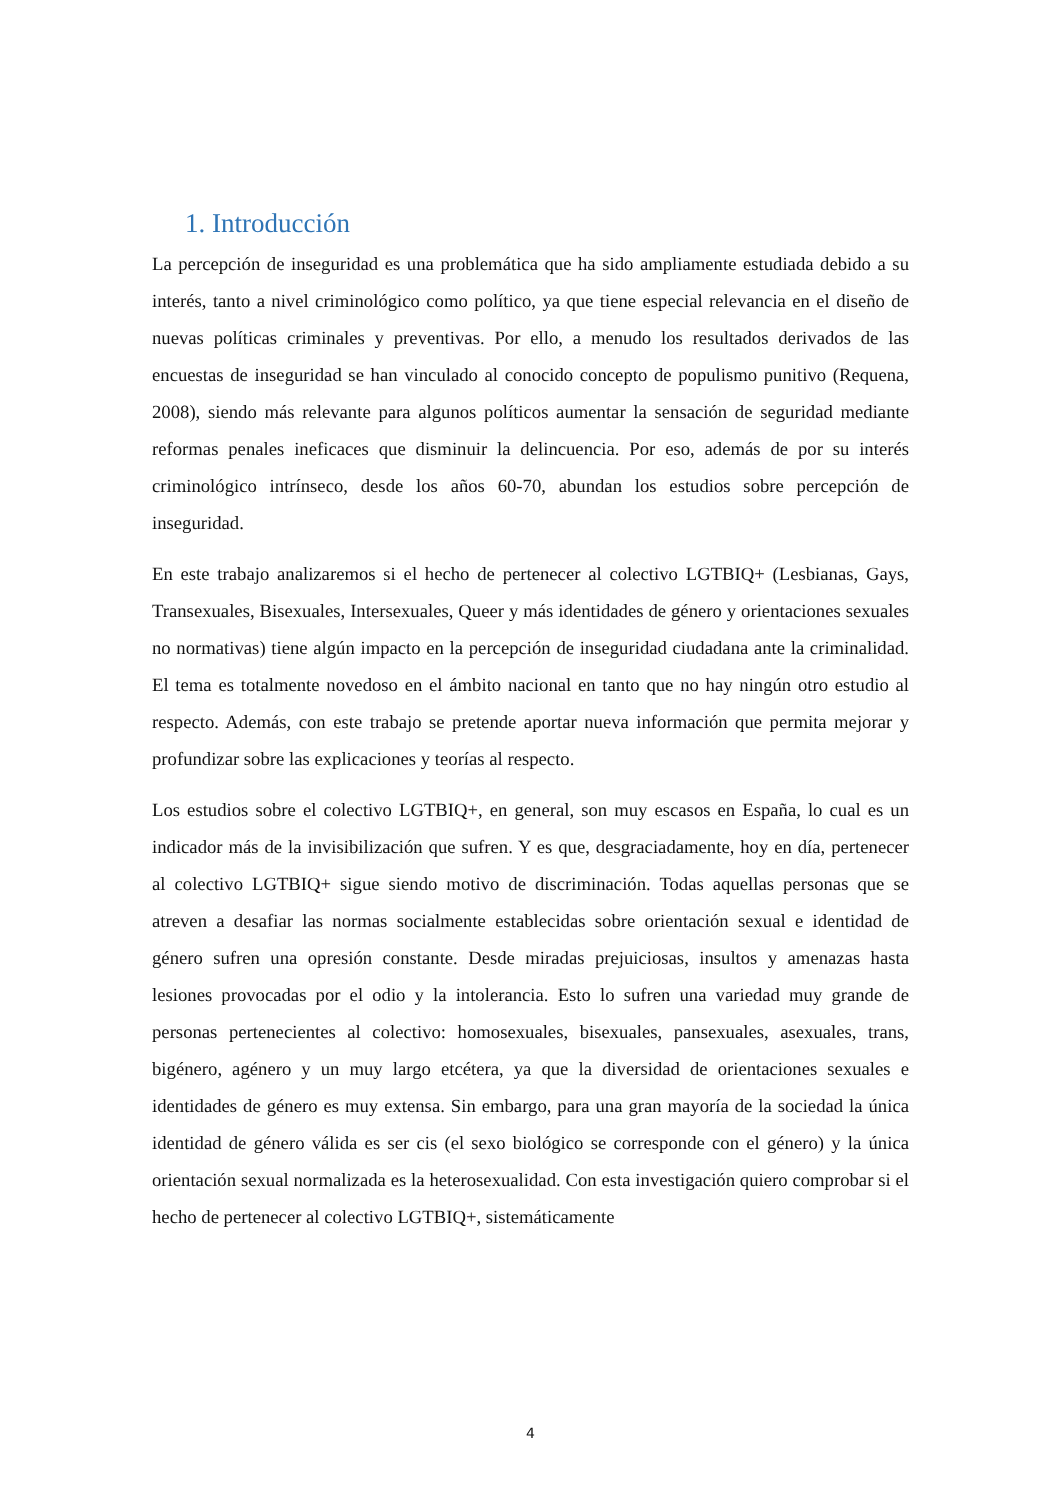1. Introducción
La percepción de inseguridad es una problemática que ha sido ampliamente estudiada debido a su interés, tanto a nivel criminológico como político, ya que tiene especial relevancia en el diseño de nuevas políticas criminales y preventivas. Por ello, a menudo los resultados derivados de las encuestas de inseguridad se han vinculado al conocido concepto de populismo punitivo (Requena, 2008), siendo más relevante para algunos políticos aumentar la sensación de seguridad mediante reformas penales ineficaces que disminuir la delincuencia. Por eso, además de por su interés criminológico intrínseco, desde los años 60-70, abundan los estudios sobre percepción de inseguridad.
En este trabajo analizaremos si el hecho de pertenecer al colectivo LGTBIQ+ (Lesbianas, Gays, Transexuales, Bisexuales, Intersexuales, Queer y más identidades de género y orientaciones sexuales no normativas) tiene algún impacto en la percepción de inseguridad ciudadana ante la criminalidad. El tema es totalmente novedoso en el ámbito nacional en tanto que no hay ningún otro estudio al respecto. Además, con este trabajo se pretende aportar nueva información que permita mejorar y profundizar sobre las explicaciones y teorías al respecto.
Los estudios sobre el colectivo LGTBIQ+, en general, son muy escasos en España, lo cual es un indicador más de la invisibilización que sufren. Y es que, desgraciadamente, hoy en día, pertenecer al colectivo LGTBIQ+ sigue siendo motivo de discriminación. Todas aquellas personas que se atreven a desafiar las normas socialmente establecidas sobre orientación sexual e identidad de género sufren una opresión constante. Desde miradas prejuiciosas, insultos y amenazas hasta lesiones provocadas por el odio y la intolerancia. Esto lo sufren una variedad muy grande de personas pertenecientes al colectivo: homosexuales, bisexuales, pansexuales, asexuales, trans, bigénero, agénero y un muy largo etcétera, ya que la diversidad de orientaciones sexuales e identidades de género es muy extensa. Sin embargo, para una gran mayoría de la sociedad la única identidad de género válida es ser cis (el sexo biológico se corresponde con el género) y la única orientación sexual normalizada es la heterosexualidad. Con esta investigación quiero comprobar si el hecho de pertenecer al colectivo LGTBIQ+, sistemáticamente
4